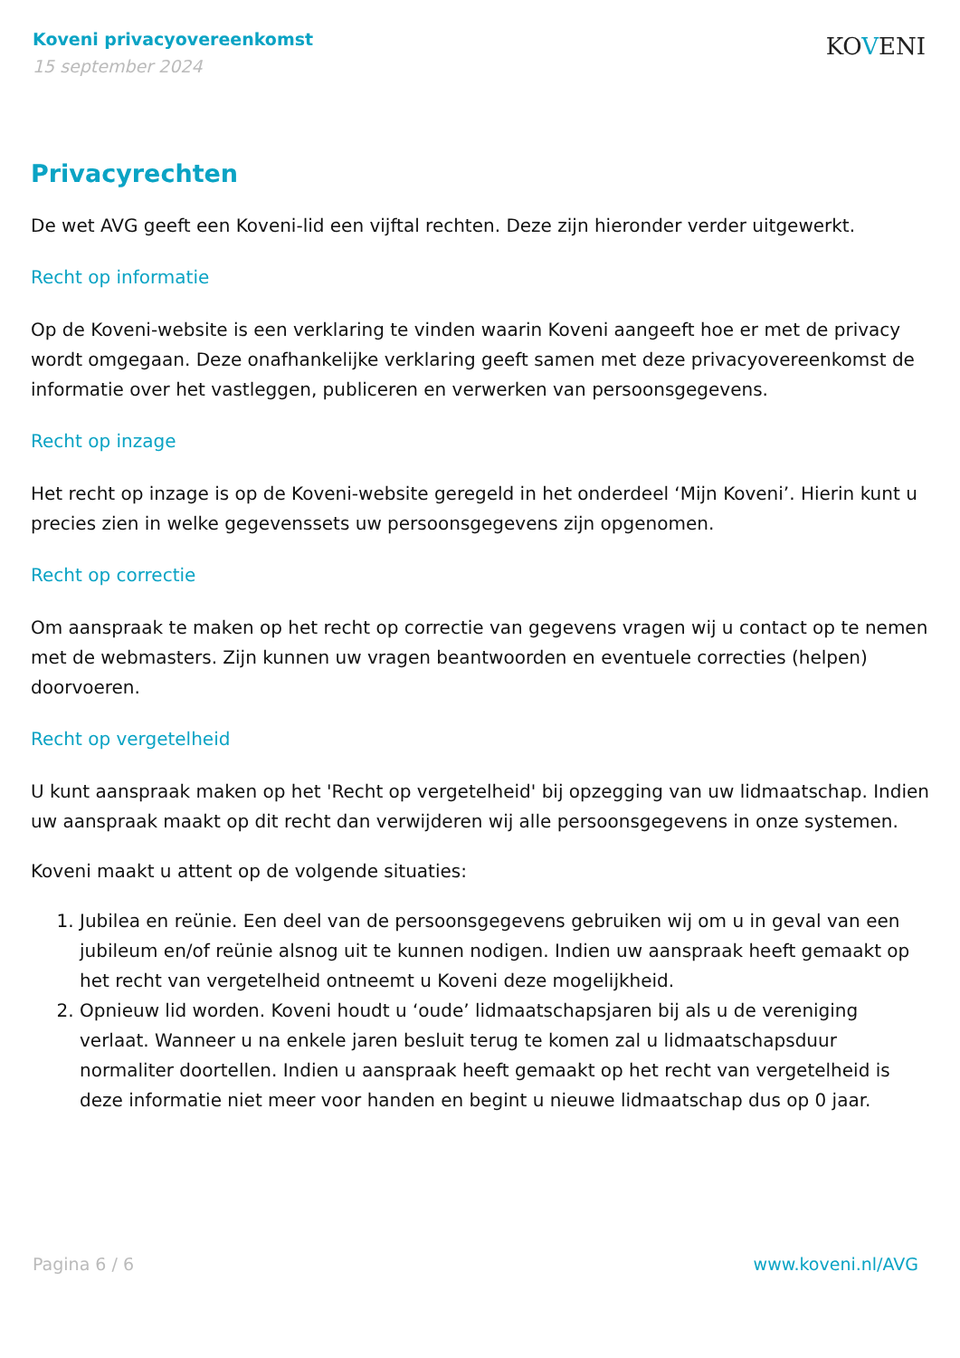Koveni privacyovereenkomst
15 september 2024
KOVENI
Privacyrechten
De wet AVG geeft een Koveni-lid een vijftal rechten. Deze zijn hieronder verder uitgewerkt.
Recht op informatie
Op de Koveni-website is een verklaring te vinden waarin Koveni aangeeft hoe er met de privacy wordt omgegaan. Deze onafhankelijke verklaring geeft samen met deze privacyovereenkomst de informatie over het vastleggen, publiceren en verwerken van persoonsgegevens.
Recht op inzage
Het recht op inzage is op de Koveni-website geregeld in het onderdeel ‘Mijn Koveni’. Hierin kunt u precies zien in welke gegevenssets uw persoonsgegevens zijn opgenomen.
Recht op correctie
Om aanspraak te maken op het recht op correctie van gegevens vragen wij u contact op te nemen met de webmasters. Zijn kunnen uw vragen beantwoorden en eventuele correcties (helpen) doorvoeren.
Recht op vergetelheid
U kunt aanspraak maken op het 'Recht op vergetelheid' bij opzegging van uw lidmaatschap. Indien uw aanspraak maakt op dit recht dan verwijderen wij alle persoonsgegevens in onze systemen.
Koveni maakt u attent op de volgende situaties:
1. Jubilea en reünie. Een deel van de persoonsgegevens gebruiken wij om u in geval van een jubileum en/of reünie alsnog uit te kunnen nodigen. Indien uw aanspraak heeft gemaakt op het recht van vergetelheid ontneemt u Koveni deze mogelijkheid.
2. Opnieuw lid worden. Koveni houdt u ‘oude’ lidmaatschapsjaren bij als u de vereniging verlaat. Wanneer u na enkele jaren besluit terug te komen zal u lidmaatschapsduur normaliter doortellen. Indien u aanspraak heeft gemaakt op het recht van vergetelheid is deze informatie niet meer voor handen en begint u nieuwe lidmaatschap dus op 0 jaar.
Pagina 6 / 6 www.koveni.nl/AVG